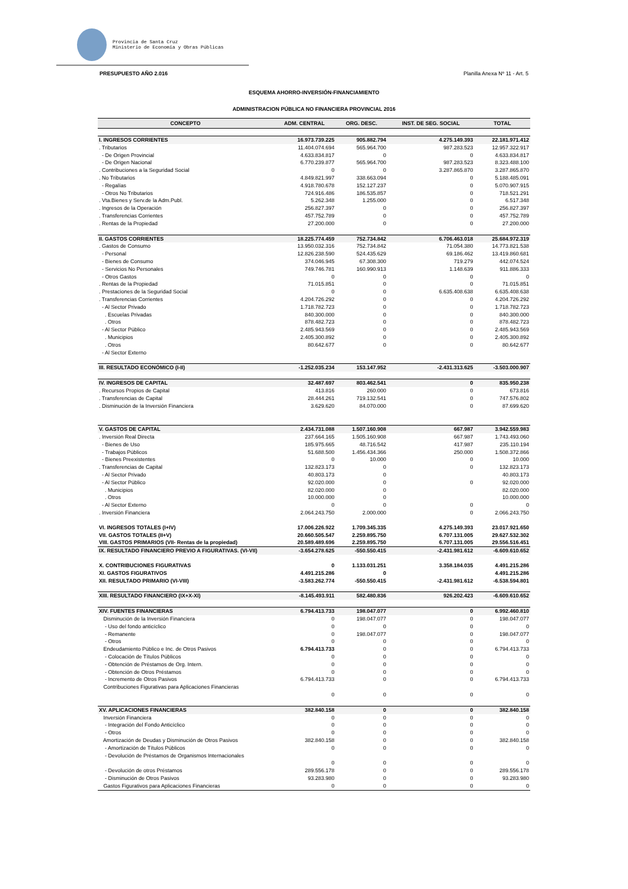Provincia de Santa Cruz
Ministerio de Economía y Obras Públicas
PRESUPUESTO AÑO 2.016 Planilla Anexa Nº 11 - Art. 5
ESQUEMA AHORRO-INVERSIÓN-FINANCIAMIENTO
ADMINISTRACION PÚBLICA NO FINANCIERA PROVINCIAL 2016
| CONCEPTO | ADM. CENTRAL | ORG. DESC. | INST. DE SEG. SOCIAL | TOTAL |
| --- | --- | --- | --- | --- |
| I. INGRESOS CORRIENTES | 16.973.739.225 | 905.882.794 | 4.275.149.393 | 22.181.971.412 |
| . Tributarios | 11.404.074.694 | 565.964.700 | 987.283.523 | 12.957.322.917 |
| - De Origen Provincial | 4.633.834.817 | 0 | 0 | 4.633.834.817 |
| - De Origen Nacional | 6.770.239.877 | 565.964.700 | 987.283.523 | 8.323.488.100 |
| . Contribuciones a la Seguridad Social | 0 | 0 | 3.287.865.870 | 3.287.865.870 |
| . No Tributarios | 4.849.821.997 | 338.663.094 | 0 | 5.188.485.091 |
| - Regalías | 4.918.780.678 | 152.127.237 | 0 | 5.070.907.915 |
| - Otros No Tributarios | 724.916.486 | 186.535.857 | 0 | 718.521.291 |
| . Vta.Bienes y Serv.de la Adm.Publ. | 5.262.348 | 1.255.000 | 0 | 6.517.348 |
| . Ingresos de la Operación | 256.827.397 | 0 | 0 | 256.827.397 |
| . Transferencias Corrientes | 457.752.789 | 0 | 0 | 457.752.789 |
| . Rentas de la Propiedad | 27.200.000 | 0 | 0 | 27.200.000 |
| II. GASTOS CORRIENTES | 18.225.774.459 | 752.734.842 | 6.706.463.018 | 25.684.972.319 |
| . Gastos de Consumo | 13.950.032.316 | 752.734.842 | 71.054.380 | 14.773.821.538 |
| - Personal | 12.826.238.590 | 524.435.629 | 69.186.462 | 13.419.860.681 |
| - Bienes de Consumo | 374.046.945 | 67.308.300 | 719.279 | 442.074.524 |
| - Servicios No Personales | 749.746.781 | 160.990.913 | 1.148.639 | 911.886.333 |
| - Otros Gastos | 0 | 0 | 0 | 0 |
| . Rentas de la Propiedad | 71.015.851 | 0 | 0 | 71.015.851 |
| . Prestaciones de la Seguridad Social | 0 | 0 | 6.635.408.638 | 6.635.408.638 |
| . Transferencias Corrientes | 4.204.726.292 | 0 | 0 | 4.204.726.292 |
| - Al Sector Privado | 1.718.782.723 | 0 | 0 | 1.718.782.723 |
| . Escuelas Privadas | 840.300.000 | 0 | 0 | 840.300.000 |
| . Otros | 878.482.723 | 0 | 0 | 878.482.723 |
| - Al Sector Público | 2.485.943.569 | 0 | 0 | 2.485.943.569 |
| . Municipios | 2.405.300.892 | 0 | 0 | 2.405.300.892 |
| . Otros | 80.642.677 | 0 | 0 | 80.642.677 |
| - Al Sector Externo | | | | |
| III. RESULTADO ECONÓMICO (I-II) | -1.252.035.234 | 153.147.952 | -2.431.313.625 | -3.503.000.907 |
| IV. INGRESOS DE CAPITAL | 32.487.697 | 803.462.541 | 0 | 835.950.238 |
| . Recursos Propios de Capital | 413.816 | 260.000 | 0 | 673.816 |
| . Transferencias de Capital | 28.444.261 | 719.132.541 | 0 | 747.576.802 |
| . Disminución de la Inversión Financiera | 3.629.620 | 84.070.000 | 0 | 87.699.620 |
| V. GASTOS DE CAPITAL | 2.434.731.088 | 1.507.160.908 | 667.987 | 3.942.559.983 |
| . Inversión Real Directa | 237.664.165 | 1.505.160.908 | 667.987 | 1.743.493.060 |
| - Bienes de Uso | 185.975.665 | 48.716.542 | 417.987 | 235.110.194 |
| - Trabajos Públicos | 51.688.500 | 1.456.434.366 | 250.000 | 1.508.372.866 |
| - Bienes Preexistentes | 0 | 10.000 | 0 | 10.000 |
| . Transferencias de Capital | 132.823.173 | 0 | 0 | 132.823.173 |
| - Al Sector Privado | 40.803.173 | 0 | | 40.803.173 |
| - Al Sector Público | 92.020.000 | 0 | 0 | 92.020.000 |
| . Municipios | 82.020.000 | 0 | | 82.020.000 |
| . Otros | 10.000.000 | 0 | | 10.000.000 |
| - Al Sector Externo | 0 | 0 | 0 | 0 |
| . Inversión Financiera | 2.064.243.750 | 2.000.000 | 0 | 2.066.243.750 |
| VI. INGRESOS TOTALES (I+IV) | 17.006.226.922 | 1.709.345.335 | 4.275.149.393 | 23.017.921.650 |
| VII. GASTOS TOTALES (II+V) | 20.660.505.547 | 2.259.895.750 | 6.707.131.005 | 29.627.532.302 |
| VIII. GASTOS PRIMARIOS (VII- Rentas de la propiedad) | 20.589.489.696 | 2.259.895.750 | 6.707.131.005 | 29.556.516.451 |
| IX. RESULTADO FINANCIERO PREVIO A FIGURATIVAS. (VI-VII) | -3.654.278.625 | -550.550.415 | -2.431.981.612 | -6.609.610.652 |
| X. CONTRIBUCIONES FIGURATIVAS | 0 | 1.133.031.251 | 3.358.184.035 | 4.491.215.286 |
| XI. GASTOS FIGURATIVOS | 4.491.215.286 | 0 | | 4.491.215.286 |
| XII. RESULTADO PRIMARIO (VI-VIII) | -3.583.262.774 | -550.550.415 | -2.431.981.612 | -6.538.594.801 |
| XIII. RESULTADO FINANCIERO (IX+X-XI) | -8.145.493.911 | 582.480.836 | 926.202.423 | -6.609.610.652 |
| XIV. FUENTES FINANCIERAS | 6.794.413.733 | 198.047.077 | 0 | 6.992.460.810 |
| Disminución de la Inversión Financiera | 0 | 198.047.077 | 0 | 198.047.077 |
| - Uso del fondo anticíclico | 0 | 0 | 0 | 0 |
| - Remanente | 0 | 198.047.077 | 0 | 198.047.077 |
| - Otros | 0 | 0 | 0 | 0 |
| Endeudamiento Público e Inc. de Otros Pasivos | 6.794.413.733 | 0 | 0 | 6.794.413.733 |
| - Colocación de Títulos Públicos | 0 | 0 | 0 | 0 |
| - Obtención de Préstamos de Org. Intern. | 0 | 0 | 0 | 0 |
| - Obtención de Otros Préstamos | 0 | 0 | 0 | 0 |
| - Incremento de Otros Pasivos | 6.794.413.733 | 0 | 0 | 6.794.413.733 |
| Contribuciones Figurativas para Aplicaciones Financieras | | | | |
| | 0 | 0 | 0 | 0 |
| XV. APLICACIONES FINANCIERAS | 382.840.158 | 0 | 0 | 382.840.158 |
| Inversión Financiera | 0 | 0 | 0 | 0 |
| - Integración del Fondo Anticíclico | 0 | 0 | 0 | 0 |
| - Otros | 0 | 0 | 0 | 0 |
| Amortización de Deudas y Disminución de Otros Pasivos | 382.840.158 | 0 | 0 | 382.840.158 |
| - Amortización de Títulos Públicos | 0 | 0 | 0 | 0 |
| - Devolución de Préstamos de Organismos Internacionales | | | | |
| | 0 | 0 | 0 | 0 |
| - Devolución de otros Préstamos | 289.556.178 | 0 | 0 | 289.556.178 |
| - Disminución de Otros Pasivos | 93.283.980 | 0 | 0 | 93.283.980 |
| Gastos Figurativos para Aplicaciones Financieras | 0 | 0 | 0 | 0 |